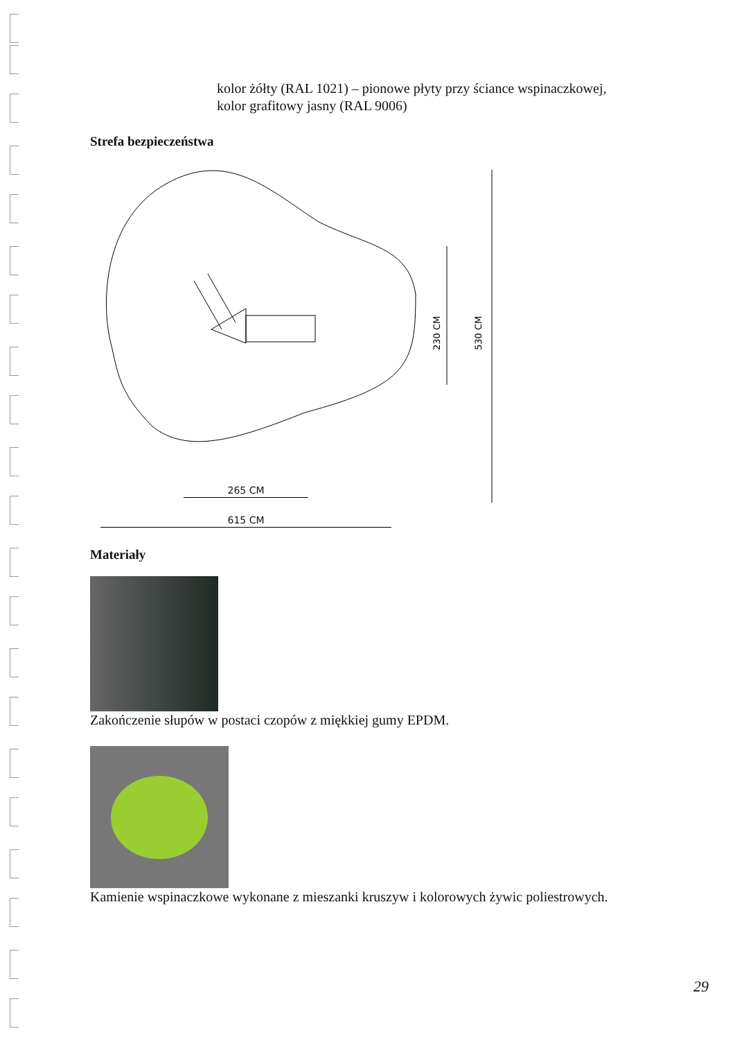kolor żółty (RAL 1021) – pionowe płyty przy ściance wspinaczkowej,
kolor grafitowy jasny (RAL 9006)
Strefa bezpieczeństwa
230 CM
530 CM
265 CM
615 CM
Materiały
Zakończenie słupów w postaci czopów z miękkiej gumy EPDM.
Kamienie wspinaczkowe wykonane z mieszanki kruszyw i kolorowych żywic poliestrowych.
29